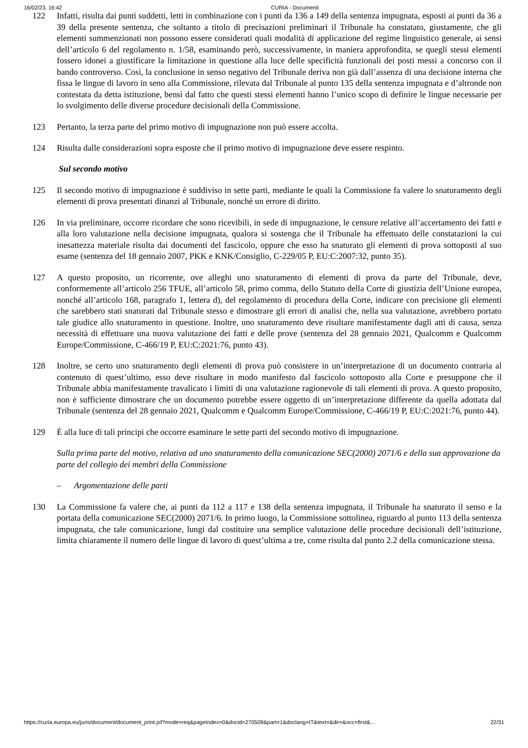16/02/23, 16:42 CURIA - Documenti
122 Infatti, risulta dai punti suddetti, letti in combinazione con i punti da 136 a 149 della sentenza impugnata, esposti ai punti da 36 a 39 della presente sentenza, che soltanto a titolo di precisazioni preliminari il Tribunale ha constatato, giustamente, che gli elementi summenzionati non possono essere considerati quali modalità di applicazione del regime linguistico generale, ai sensi dell’articolo 6 del regolamento n. 1/58, esaminando però, successivamente, in maniera approfondita, se quegli stessi elementi fossero idonei a giustificare la limitazione in questione alla luce delle specificità funzionali dei posti messi a concorso con il bando controverso. Così, la conclusione in senso negativo del Tribunale deriva non già dall’assenza di una decisione interna che fissa le lingue di lavoro in seno alla Commissione, rilevata dal Tribunale al punto 135 della sentenza impugnata e d’altronde non contestata da detta istituzione, bensì dal fatto che questi stessi elementi hanno l’unico scopo di definire le lingue necessarie per lo svolgimento delle diverse procedure decisionali della Commissione.
123 Pertanto, la terza parte del primo motivo di impugnazione non può essere accolta.
124 Risulta dalle considerazioni sopra esposte che il primo motivo di impugnazione deve essere respinto.
Sul secondo motivo
125 Il secondo motivo di impugnazione è suddiviso in sette parti, mediante le quali la Commissione fa valere lo snaturamento degli elementi di prova presentati dinanzi al Tribunale, nonché un errore di diritto.
126 In via preliminare, occorre ricordare che sono ricevibili, in sede di impugnazione, le censure relative all’accertamento dei fatti e alla loro valutazione nella decisione impugnata, qualora si sostenga che il Tribunale ha effettuato delle constatazioni la cui inesattezza materiale risulta dai documenti del fascicolo, oppure che esso ha snaturato gli elementi di prova sottoposti al suo esame (sentenza del 18 gennaio 2007, PKK e KNK/Consiglio, C-229/05 P, EU:C:2007:32, punto 35).
127 A questo proposito, un ricorrente, ove alleghi uno snaturamento di elementi di prova da parte del Tribunale, deve, conformemente all’articolo 256 TFUE, all’articolo 58, primo comma, dello Statuto della Corte di giustizia dell’Unione europea, nonché all’articolo 168, paragrafo 1, lettera d), del regolamento di procedura della Corte, indicare con precisione gli elementi che sarebbero stati snaturati dal Tribunale stesso e dimostrare gli errori di analisi che, nella sua valutazione, avrebbero portato tale giudice allo snaturamento in questione. Inoltre, uno snaturamento deve risultare manifestamente dagli atti di causa, senza necessità di effettuare una nuova valutazione dei fatti e delle prove (sentenza del 28 gennaio 2021, Qualcomm e Qualcomm Europe/Commissione, C-466/19 P, EU:C:2021:76, punto 43).
128 Inoltre, se certo uno snaturamento degli elementi di prova può consistere in un’interpretazione di un documento contraria al contenuto di quest’ultimo, esso deve risultare in modo manifesto dal fascicolo sottoposto alla Corte e presuppone che il Tribunale abbia manifestamente travalicato i limiti di una valutazione ragionevole di tali elementi di prova. A questo proposito, non è sufficiente dimostrare che un documento potrebbe essere oggetto di un’interpretazione differente da quella adottata dal Tribunale (sentenza del 28 gennaio 2021, Qualcomm e Qualcomm Europe/Commissione, C-466/19 P, EU:C:2021:76, punto 44).
129 È alla luce di tali principi che occorre esaminare le sette parti del secondo motivo di impugnazione.
Sulla prima parte del motivo, relativa ad uno snaturamento della comunicazione SEC(2000) 2071/6 e della sua approvazione da parte del collegio dei membri della Commissione
– Argomentazione delle parti
130 La Commissione fa valere che, ai punti da 112 a 117 e 138 della sentenza impugnata, il Tribunale ha snaturato il senso e la portata della comunicazione SEC(2000) 2071/6. In primo luogo, la Commissione sottolinea, riguardo al punto 113 della sentenza impugnata, che tale comunicazione, lungi dal costituire una semplice valutazione delle procedure decisionali dell’istituzione, limita chiaramente il numero delle lingue di lavoro di quest’ultima a tre, come risulta dal punto 2.2 della comunicazione stessa.
https://curia.europa.eu/juris/document/document_print.jsf?mode=req&pageIndex=0&docid=270509&part=1&doclang=IT&text=&dir=&occ=first&… 22/31